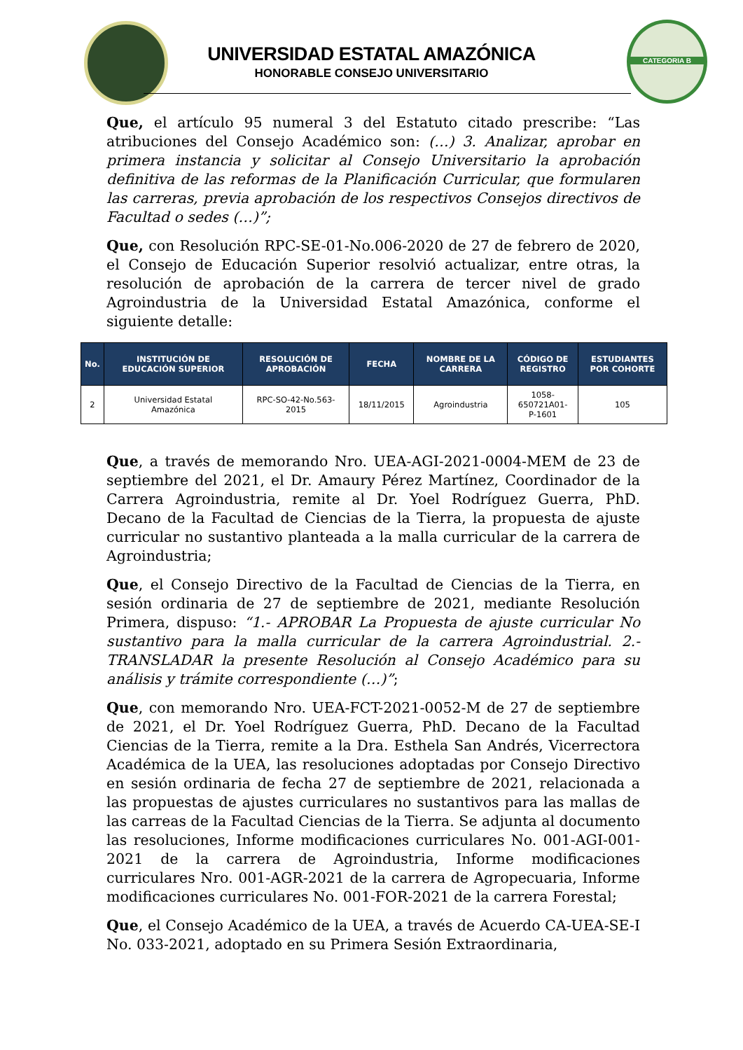CATEGORIA B
UNIVERSIDAD ESTATAL AMAZÓNICA
HONORABLE CONSEJO UNIVERSITARIO
Que, el artículo 95 numeral 3 del Estatuto citado prescribe: “Las atribuciones del Consejo Académico son: (…) 3. Analizar, aprobar en primera instancia y solicitar al Consejo Universitario la aprobación definitiva de las reformas de la Planificación Curricular, que formularen las carreras, previa aprobación de los respectivos Consejos directivos de Facultad o sedes (…)”;
Que, con Resolución RPC-SE-01-No.006-2020 de 27 de febrero de 2020, el Consejo de Educación Superior resolvió actualizar, entre otras, la resolución de aprobación de la carrera de tercer nivel de grado Agroindustria de la Universidad Estatal Amazónica, conforme el siguiente detalle:
| No. | INSTITUCIÓN DE EDUCACIÓN SUPERIOR | RESOLUCIÓN DE APROBACIÓN | FECHA | NOMBRE DE LA CARRERA | CÓDIGO DE REGISTRO | ESTUDIANTES POR COHORTE |
| --- | --- | --- | --- | --- | --- | --- |
| 2 | Universidad Estatal Amazónica | RPC-SO-42-No.563- 2015 | 18/11/2015 | Agroindustria | 1058- 650721A01- P-1601 | 105 |
Que, a través de memorando Nro. UEA-AGI-2021-0004-MEM de 23 de septiembre del 2021, el Dr. Amaury Pérez Martínez, Coordinador de la Carrera Agroindustria, remite al Dr. Yoel Rodríguez Guerra, PhD. Decano de la Facultad de Ciencias de la Tierra, la propuesta de ajuste curricular no sustantivo planteada a la malla curricular de la carrera de Agroindustria;
Que, el Consejo Directivo de la Facultad de Ciencias de la Tierra, en sesión ordinaria de 27 de septiembre de 2021, mediante Resolución Primera, dispuso: “1.- APROBAR La Propuesta de ajuste curricular No sustantivo para la malla curricular de la carrera Agroindustrial. 2.- TRANSLADAR la presente Resolución al Consejo Académico para su análisis y trámite correspondiente (…)”;
Que, con memorando Nro. UEA-FCT-2021-0052-M de 27 de septiembre de 2021, el Dr. Yoel Rodríguez Guerra, PhD. Decano de la Facultad Ciencias de la Tierra, remite a la Dra. Esthela San Andrés, Vicerrectora Académica de la UEA, las resoluciones adoptadas por Consejo Directivo en sesión ordinaria de fecha 27 de septiembre de 2021, relacionada a las propuestas de ajustes curriculares no sustantivos para las mallas de las carreas de la Facultad Ciencias de la Tierra. Se adjunta al documento las resoluciones, Informe modificaciones curriculares No. 001-AGI-001-2021 de la carrera de Agroindustria, Informe modificaciones curriculares Nro. 001-AGR-2021 de la carrera de Agropecuaria, Informe modificaciones curriculares No. 001-FOR-2021 de la carrera Forestal;
Que, el Consejo Académico de la UEA, a través de Acuerdo CA-UEA-SE-I No. 033-2021, adoptado en su Primera Sesión Extraordinaria,